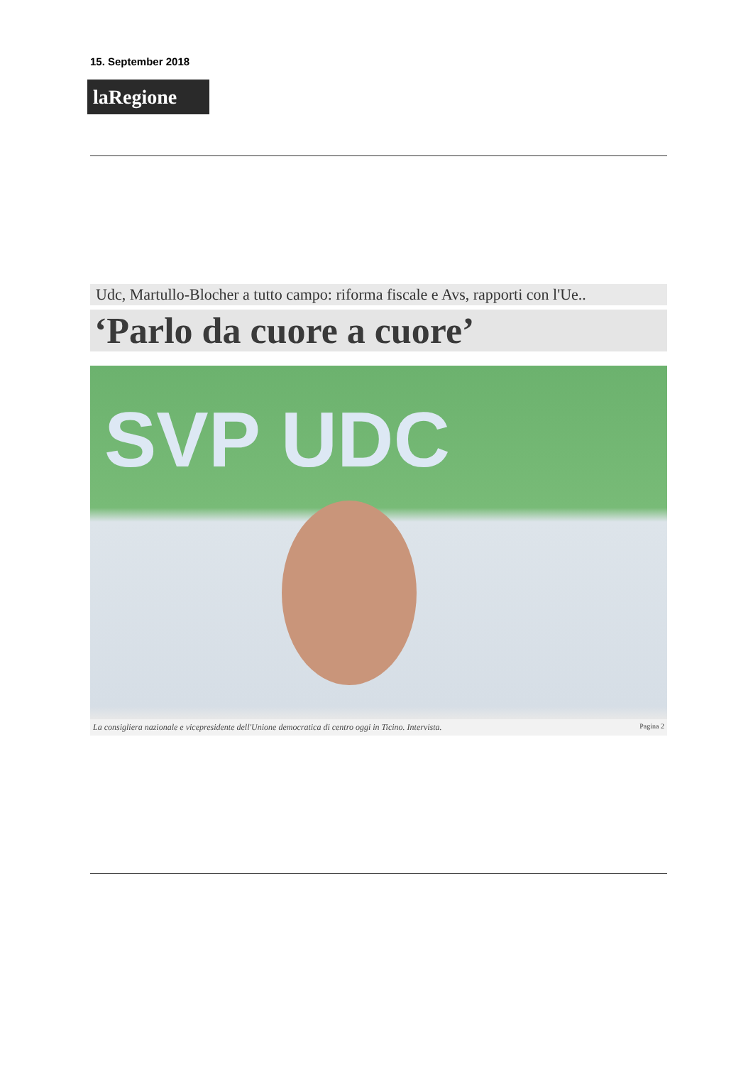15. September 2018
laRegione
Udc, Martullo-Blocher a tutto campo: riforma fiscale e Avs, rapporti con l'Ue..
‘Parlo da cuore a cuore’
SVP UDC
La consigliera nazionale e vicepresidente dell'Unione democratica di centro oggi in Ticino. Intervista. Pagina 2